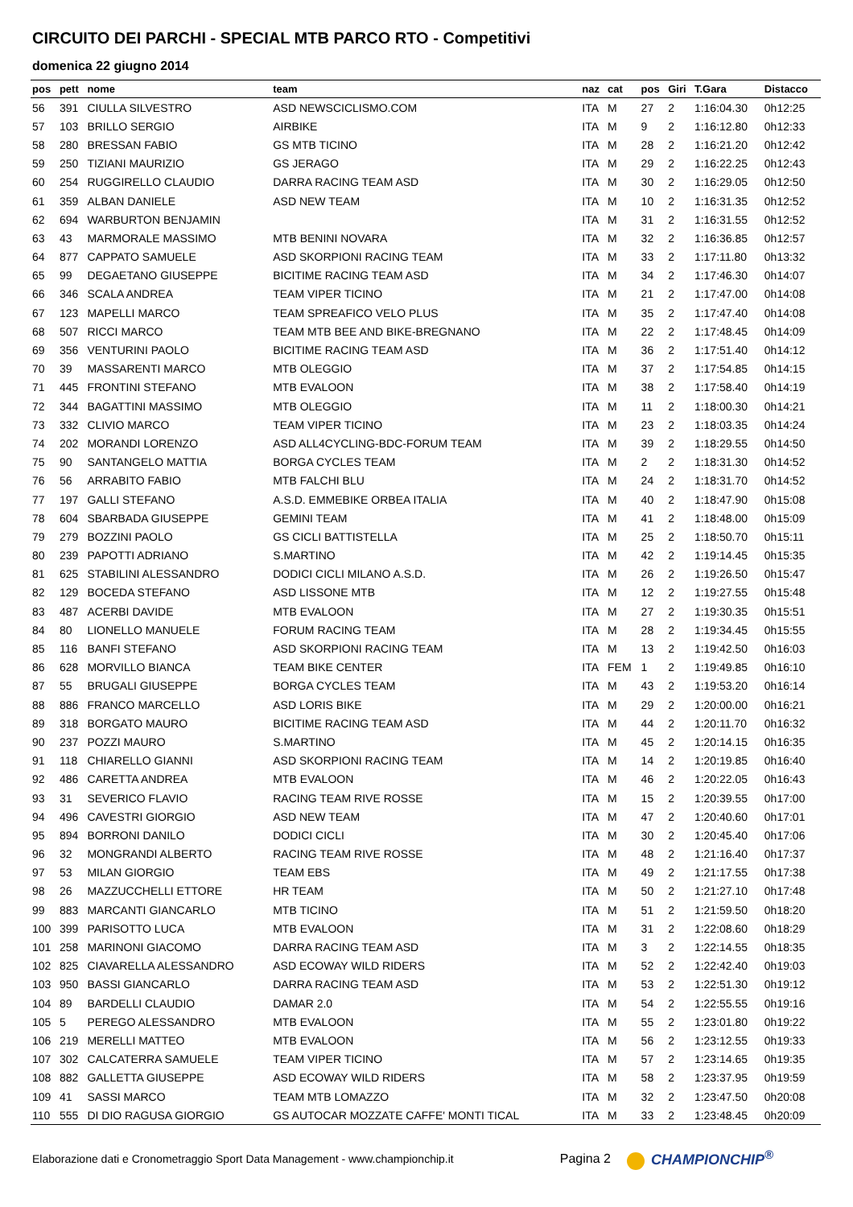CIRCUITO DEI PARCHI - SPECIAL MTB PARCO RTO - Competitivi
domenica 22 giugno 2014
| pos | pett | nome | team | naz | cat | pos | Giri | T.Gara | Distacco |
| --- | --- | --- | --- | --- | --- | --- | --- | --- | --- |
| 56 | 391 | CIULLA SILVESTRO | ASD NEWSCICLISMO.COM | ITA | M | 27 | 2 | 1:16:04.30 | 0h12:25 |
| 57 | 103 | BRILLO SERGIO | AIRBIKE | ITA | M | 9 | 2 | 1:16:12.80 | 0h12:33 |
| 58 | 280 | BRESSAN FABIO | GS MTB TICINO | ITA | M | 28 | 2 | 1:16:21.20 | 0h12:42 |
| 59 | 250 | TIZIANI MAURIZIO | GS JERAGO | ITA | M | 29 | 2 | 1:16:22.25 | 0h12:43 |
| 60 | 254 | RUGGIRELLO CLAUDIO | DARRA RACING TEAM ASD | ITA | M | 30 | 2 | 1:16:29.05 | 0h12:50 |
| 61 | 359 | ALBAN DANIELE | ASD NEW TEAM | ITA | M | 10 | 2 | 1:16:31.35 | 0h12:52 |
| 62 | 694 | WARBURTON BENJAMIN | | ITA | M | 31 | 2 | 1:16:31.55 | 0h12:52 |
| 63 | 43 | MARMORALE MASSIMO | MTB BENINI NOVARA | ITA | M | 32 | 2 | 1:16:36.85 | 0h12:57 |
| 64 | 877 | CAPPATO SAMUELE | ASD SKORPIONI RACING TEAM | ITA | M | 33 | 2 | 1:17:11.80 | 0h13:32 |
| 65 | 99 | DEGAETANO GIUSEPPE | BICITIME RACING TEAM ASD | ITA | M | 34 | 2 | 1:17:46.30 | 0h14:07 |
| 66 | 346 | SCALA ANDREA | TEAM VIPER TICINO | ITA | M | 21 | 2 | 1:17:47.00 | 0h14:08 |
| 67 | 123 | MAPELLI MARCO | TEAM SPREAFICO VELO PLUS | ITA | M | 35 | 2 | 1:17:47.40 | 0h14:08 |
| 68 | 507 | RICCI MARCO | TEAM MTB BEE AND BIKE-BREGNANO | ITA | M | 22 | 2 | 1:17:48.45 | 0h14:09 |
| 69 | 356 | VENTURINI PAOLO | BICITIME RACING TEAM ASD | ITA | M | 36 | 2 | 1:17:51.40 | 0h14:12 |
| 70 | 39 | MASSARENTI MARCO | MTB OLEGGIO | ITA | M | 37 | 2 | 1:17:54.85 | 0h14:15 |
| 71 | 445 | FRONTINI STEFANO | MTB EVALOON | ITA | M | 38 | 2 | 1:17:58.40 | 0h14:19 |
| 72 | 344 | BAGATTINI MASSIMO | MTB OLEGGIO | ITA | M | 11 | 2 | 1:18:00.30 | 0h14:21 |
| 73 | 332 | CLIVIO MARCO | TEAM VIPER TICINO | ITA | M | 23 | 2 | 1:18:03.35 | 0h14:24 |
| 74 | 202 | MORANDI LORENZO | ASD ALL4CYCLING-BDC-FORUM TEAM | ITA | M | 39 | 2 | 1:18:29.55 | 0h14:50 |
| 75 | 90 | SANTANGELO MATTIA | BORGA CYCLES TEAM | ITA | M | 2 | 2 | 1:18:31.30 | 0h14:52 |
| 76 | 56 | ARRABITO FABIO | MTB FALCHI BLU | ITA | M | 24 | 2 | 1:18:31.70 | 0h14:52 |
| 77 | 197 | GALLI STEFANO | A.S.D. EMMEBIKE ORBEA ITALIA | ITA | M | 40 | 2 | 1:18:47.90 | 0h15:08 |
| 78 | 604 | SBARBADA GIUSEPPE | GEMINI TEAM | ITA | M | 41 | 2 | 1:18:48.00 | 0h15:09 |
| 79 | 279 | BOZZINI PAOLO | GS CICLI BATTISTELLA | ITA | M | 25 | 2 | 1:18:50.70 | 0h15:11 |
| 80 | 239 | PAPOTTI ADRIANO | S.MARTINO | ITA | M | 42 | 2 | 1:19:14.45 | 0h15:35 |
| 81 | 625 | STABILINI ALESSANDRO | DODICI CICLI MILANO A.S.D. | ITA | M | 26 | 2 | 1:19:26.50 | 0h15:47 |
| 82 | 129 | BOCEDA STEFANO | ASD LISSONE MTB | ITA | M | 12 | 2 | 1:19:27.55 | 0h15:48 |
| 83 | 487 | ACERBI DAVIDE | MTB EVALOON | ITA | M | 27 | 2 | 1:19:30.35 | 0h15:51 |
| 84 | 80 | LIONELLO MANUELE | FORUM RACING TEAM | ITA | M | 28 | 2 | 1:19:34.45 | 0h15:55 |
| 85 | 116 | BANFI STEFANO | ASD SKORPIONI RACING TEAM | ITA | M | 13 | 2 | 1:19:42.50 | 0h16:03 |
| 86 | 628 | MORVILLO BIANCA | TEAM BIKE CENTER | ITA | FEM | 1 | 2 | 1:19:49.85 | 0h16:10 |
| 87 | 55 | BRUGALI GIUSEPPE | BORGA CYCLES TEAM | ITA | M | 43 | 2 | 1:19:53.20 | 0h16:14 |
| 88 | 886 | FRANCO MARCELLO | ASD LORIS BIKE | ITA | M | 29 | 2 | 1:20:00.00 | 0h16:21 |
| 89 | 318 | BORGATO MAURO | BICITIME RACING TEAM ASD | ITA | M | 44 | 2 | 1:20:11.70 | 0h16:32 |
| 90 | 237 | POZZI MAURO | S.MARTINO | ITA | M | 45 | 2 | 1:20:14.15 | 0h16:35 |
| 91 | 118 | CHIARELLO GIANNI | ASD SKORPIONI RACING TEAM | ITA | M | 14 | 2 | 1:20:19.85 | 0h16:40 |
| 92 | 486 | CARETTA ANDREA | MTB EVALOON | ITA | M | 46 | 2 | 1:20:22.05 | 0h16:43 |
| 93 | 31 | SEVERICO FLAVIO | RACING TEAM RIVE ROSSE | ITA | M | 15 | 2 | 1:20:39.55 | 0h17:00 |
| 94 | 496 | CAVESTRI GIORGIO | ASD NEW TEAM | ITA | M | 47 | 2 | 1:20:40.60 | 0h17:01 |
| 95 | 894 | BORRONI DANILO | DODICI CICLI | ITA | M | 30 | 2 | 1:20:45.40 | 0h17:06 |
| 96 | 32 | MONGRANDI ALBERTO | RACING TEAM RIVE ROSSE | ITA | M | 48 | 2 | 1:21:16.40 | 0h17:37 |
| 97 | 53 | MILAN GIORGIO | TEAM EBS | ITA | M | 49 | 2 | 1:21:17.55 | 0h17:38 |
| 98 | 26 | MAZZUCCHELLI ETTORE | HR TEAM | ITA | M | 50 | 2 | 1:21:27.10 | 0h17:48 |
| 99 | 883 | MARCANTI GIANCARLO | MTB TICINO | ITA | M | 51 | 2 | 1:21:59.50 | 0h18:20 |
| 100 | 399 | PARISOTTO LUCA | MTB EVALOON | ITA | M | 31 | 2 | 1:22:08.60 | 0h18:29 |
| 101 | 258 | MARINONI GIACOMO | DARRA RACING TEAM ASD | ITA | M | 3 | 2 | 1:22:14.55 | 0h18:35 |
| 102 | 825 | CIAVARELLA ALESSANDRO | ASD ECOWAY WILD RIDERS | ITA | M | 52 | 2 | 1:22:42.40 | 0h19:03 |
| 103 | 950 | BASSI GIANCARLO | DARRA RACING TEAM ASD | ITA | M | 53 | 2 | 1:22:51.30 | 0h19:12 |
| 104 | 89 | BARDELLI CLAUDIO | DAMAR 2.0 | ITA | M | 54 | 2 | 1:22:55.55 | 0h19:16 |
| 105 | 5 | PEREGO ALESSANDRO | MTB EVALOON | ITA | M | 55 | 2 | 1:23:01.80 | 0h19:22 |
| 106 | 219 | MERELLI MATTEO | MTB EVALOON | ITA | M | 56 | 2 | 1:23:12.55 | 0h19:33 |
| 107 | 302 | CALCATERRA SAMUELE | TEAM VIPER TICINO | ITA | M | 57 | 2 | 1:23:14.65 | 0h19:35 |
| 108 | 882 | GALLETTA GIUSEPPE | ASD ECOWAY WILD RIDERS | ITA | M | 58 | 2 | 1:23:37.95 | 0h19:59 |
| 109 | 41 | SASSI MARCO | TEAM MTB LOMAZZO | ITA | M | 32 | 2 | 1:23:47.50 | 0h20:08 |
| 110 | 555 | DI DIO RAGUSA GIORGIO | GS AUTOCAR MOZZATE CAFFE' MONTI TICAL | ITA | M | 33 | 2 | 1:23:48.45 | 0h20:09 |
Elaborazione dati e Cronometraggio Sport Data Management - www.championchip.it Pagina 2 CHAMPIONCHIP<sup>®</sup>